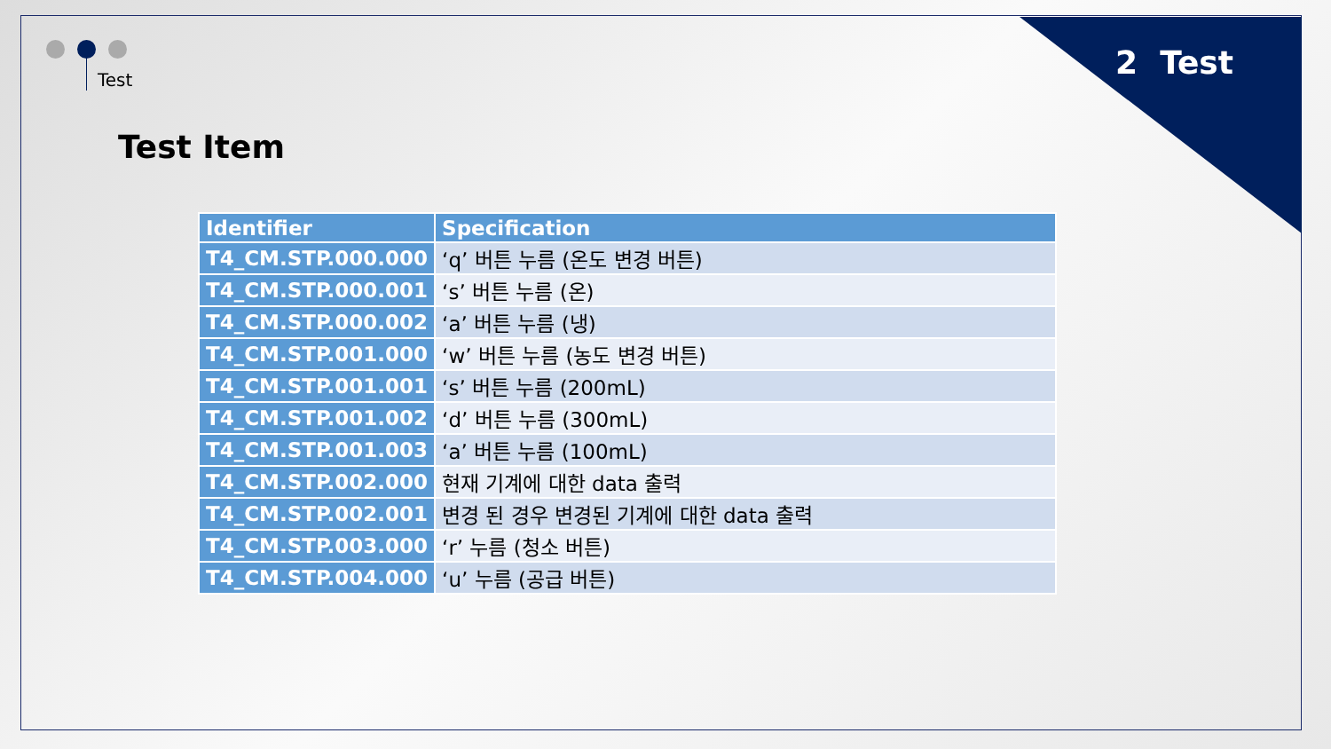2 Test Test
Test Item
| Identifier | Specification |
| --- | --- |
| T4_CM.STP.000.000 | ‘q’ 버튼 누름 (온도 변경 버튼) |
| T4_CM.STP.000.001 | ‘s’ 버튼 누름 (온) |
| T4_CM.STP.000.002 | ‘a’ 버튼 누름 (냉) |
| T4_CM.STP.001.000 | ‘w’ 버튼 누름 (농도 변경 버튼) |
| T4_CM.STP.001.001 | ‘s’ 버튼 누름 (200mL) |
| T4_CM.STP.001.002 | ‘d’ 버튼 누름 (300mL) |
| T4_CM.STP.001.003 | ‘a’ 버튼 누름 (100mL) |
| T4_CM.STP.002.000 | 현재 기계에 대한 data 출력 |
| T4_CM.STP.002.001 | 변경 된 경우 변경된 기계에 대한 data 출력 |
| T4_CM.STP.003.000 | ‘r’ 누름 (청소 버튼) |
| T4_CM.STP.004.000 | ‘u’ 누름 (공급 버튼) |